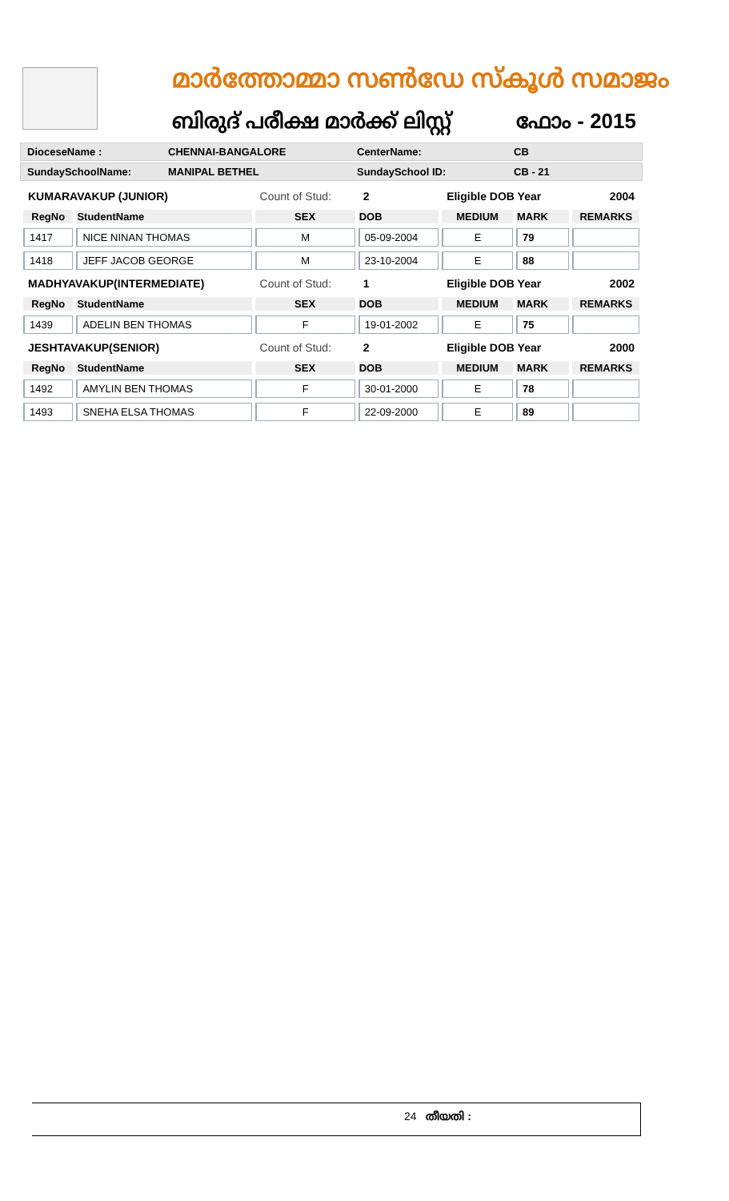മാർത്തോമ്മാ സൺഡേ സ്കൂൾ സമാജം
ബിരുദ് പരീക്ഷ മാർക്ക് ലിസ്റ്റ് ഫോം - 2015
DioceseName : CHENNAI-BANGALORE CenterName: CB
SundaySchoolName: MANIPAL BETHEL SundaySchool ID: CB - 21
| KUMARAVAKUP (JUNIOR) | | Count of Stud: | 2 | Eligible DOB Year | | 2004 |
| RegNo | StudentName | SEX | DOB | MEDIUM | MARK | REMARKS |
| 1417 | NICE NINAN THOMAS | M | 05-09-2004 | E | 79 | |
| 1418 | JEFF JACOB GEORGE | M | 23-10-2004 | E | 88 | |
| MADHYAVAKUP(INTERMEDIATE) | | Count of Stud: | 1 | Eligible DOB Year | | 2002 |
| RegNo | StudentName | SEX | DOB | MEDIUM | MARK | REMARKS |
| 1439 | ADELIN BEN THOMAS | F | 19-01-2002 | E | 75 | |
| JESHTAVAKUP(SENIOR) | | Count of Stud: | 2 | Eligible DOB Year | | 2000 |
| RegNo | StudentName | SEX | DOB | MEDIUM | MARK | REMARKS |
| 1492 | AMYLIN BEN THOMAS | F | 30-01-2000 | E | 78 | |
| 1493 | SNEHA ELSA THOMAS | F | 22-09-2000 | E | 89 | |
24 തീയതി :